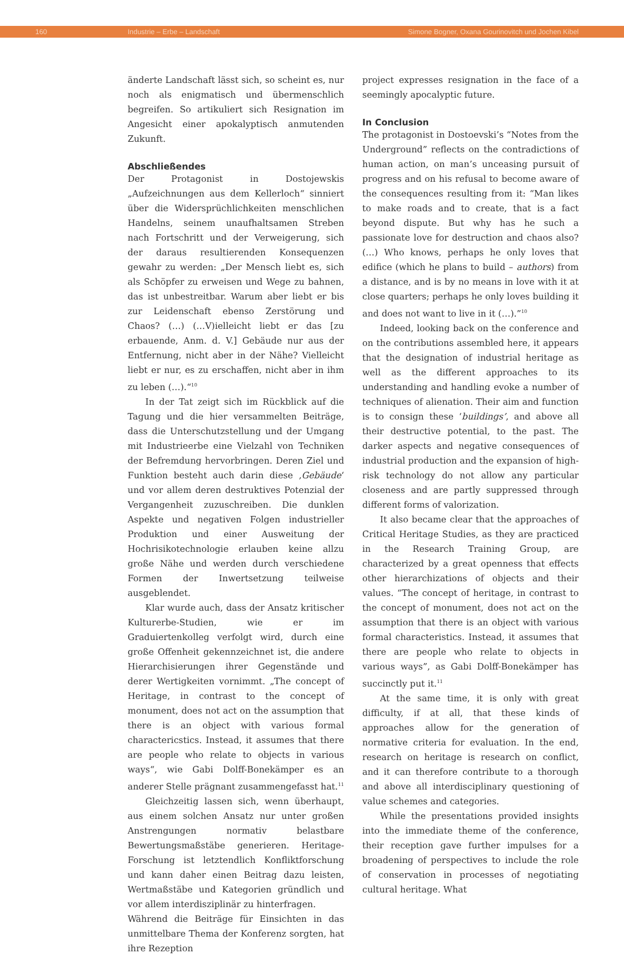160 Industrie – Erbe – Landschaft Simone Bogner, Oxana Gourinovitch und Jochen Kibel
änderte Landschaft lässt sich, so scheint es, nur noch als enigmatisch und übermenschlich begreifen. So artikuliert sich Resignation im Angesicht einer apokalyptisch anmutenden Zukunft.
Abschließendes
Der Protagonist in Dostojewskis „Aufzeichnungen aus dem Kellerloch“ sinniert über die Widersprüchlichkeiten menschlichen Handelns, seinem unaufhaltsamen Streben nach Fortschritt und der Verweigerung, sich der daraus resultierenden Konsequenzen gewahr zu werden: „Der Mensch liebt es, sich als Schöpfer zu erweisen und Wege zu bahnen, das ist unbestreitbar. Warum aber liebt er bis zur Leidenschaft ebenso Zerstörung und Chaos? (…) (…V)ielleicht liebt er das [zu erbauende, Anm. d. V.] Gebäude nur aus der Entfernung, nicht aber in der Nähe? Vielleicht liebt er nur, es zu erschaffen, nicht aber in ihm zu leben (…).“<sup>10</sup>
In der Tat zeigt sich im Rückblick auf die Tagung und die hier versammelten Beiträge, dass die Unterschutzstellung und der Umgang mit Industrieerbe eine Vielzahl von Techniken der Befremdung hervorbringen. Deren Ziel und Funktion besteht auch darin diese ‚Gebäude‘ und vor allem deren destruktives Potenzial der Vergangenheit zuzuschreiben. Die dunklen Aspekte und negativen Folgen industrieller Produktion und einer Ausweitung der Hochrisikotechnologie erlauben keine allzu große Nähe und werden durch verschiedene Formen der Inwertsetzung teilweise ausgeblendet.
Klar wurde auch, dass der Ansatz kritischer Kulturerbe-Studien, wie er im Graduiertenkolleg verfolgt wird, durch eine große Offenheit gekennzeichnet ist, die andere Hierarchisierungen ihrer Gegenstände und derer Wertigkeiten vornimmt. „The concept of Heritage, in contrast to the concept of monument, does not act on the assumption that there is an object with various formal charactericstics. Instead, it assumes that there are people who relate to objects in various ways“, wie Gabi Dolff-Bonekämper es an anderer Stelle prägnant zusammengefasst hat.<sup>11</sup>
Gleichzeitig lassen sich, wenn überhaupt, aus einem solchen Ansatz nur unter großen Anstrengungen normativ belastbare Bewertungsmaßstäbe generieren. Heritage-Forschung ist letztendlich Konfliktforschung und kann daher einen Beitrag dazu leisten, Wertmaßstäbe und Kategorien gründlich und vor allem interdisziplinär zu hinterfragen.
Während die Beiträge für Einsichten in das unmittelbare Thema der Konferenz sorgten, hat ihre Rezeption
project expresses resignation in the face of a seemingly apocalyptic future.
In Conclusion
The protagonist in Dostoevski’s “Notes from the Underground” reflects on the contradictions of human action, on man’s unceasing pursuit of progress and on his refusal to become aware of the consequences resulting from it: “Man likes to make roads and to create, that is a fact beyond dispute. But why has he such a passionate love for destruction and chaos also? (…) Who knows, perhaps he only loves that edifice (which he plans to build – authors) from a distance, and is by no means in love with it at close quarters; perhaps he only loves building it and does not want to live in it (…).”<sup>10</sup>
Indeed, looking back on the conference and on the contributions assembled here, it appears that the designation of industrial heritage as well as the different approaches to its understanding and handling evoke a number of techniques of alienation. Their aim and function is to consign these ‘buildings’, and above all their destructive potential, to the past. The darker aspects and negative consequences of industrial production and the expansion of high-risk technology do not allow any particular closeness and are partly suppressed through different forms of valorization.
It also became clear that the approaches of Critical Heritage Studies, as they are practiced in the Research Training Group, are characterized by a great openness that effects other hierarchizations of objects and their values. “The concept of heritage, in contrast to the concept of monument, does not act on the assumption that there is an object with various formal characteristics. Instead, it assumes that there are people who relate to objects in various ways”, as Gabi Dolff-Bonekämper has succinctly put it.<sup>11</sup>
At the same time, it is only with great difficulty, if at all, that these kinds of approaches allow for the generation of normative criteria for evaluation. In the end, research on heritage is research on conflict, and it can therefore contribute to a thorough and above all interdisciplinary questioning of value schemes and categories.
While the presentations provided insights into the immediate theme of the conference, their reception gave further impulses for a broadening of perspectives to include the role of conservation in processes of negotiating cultural heritage. What